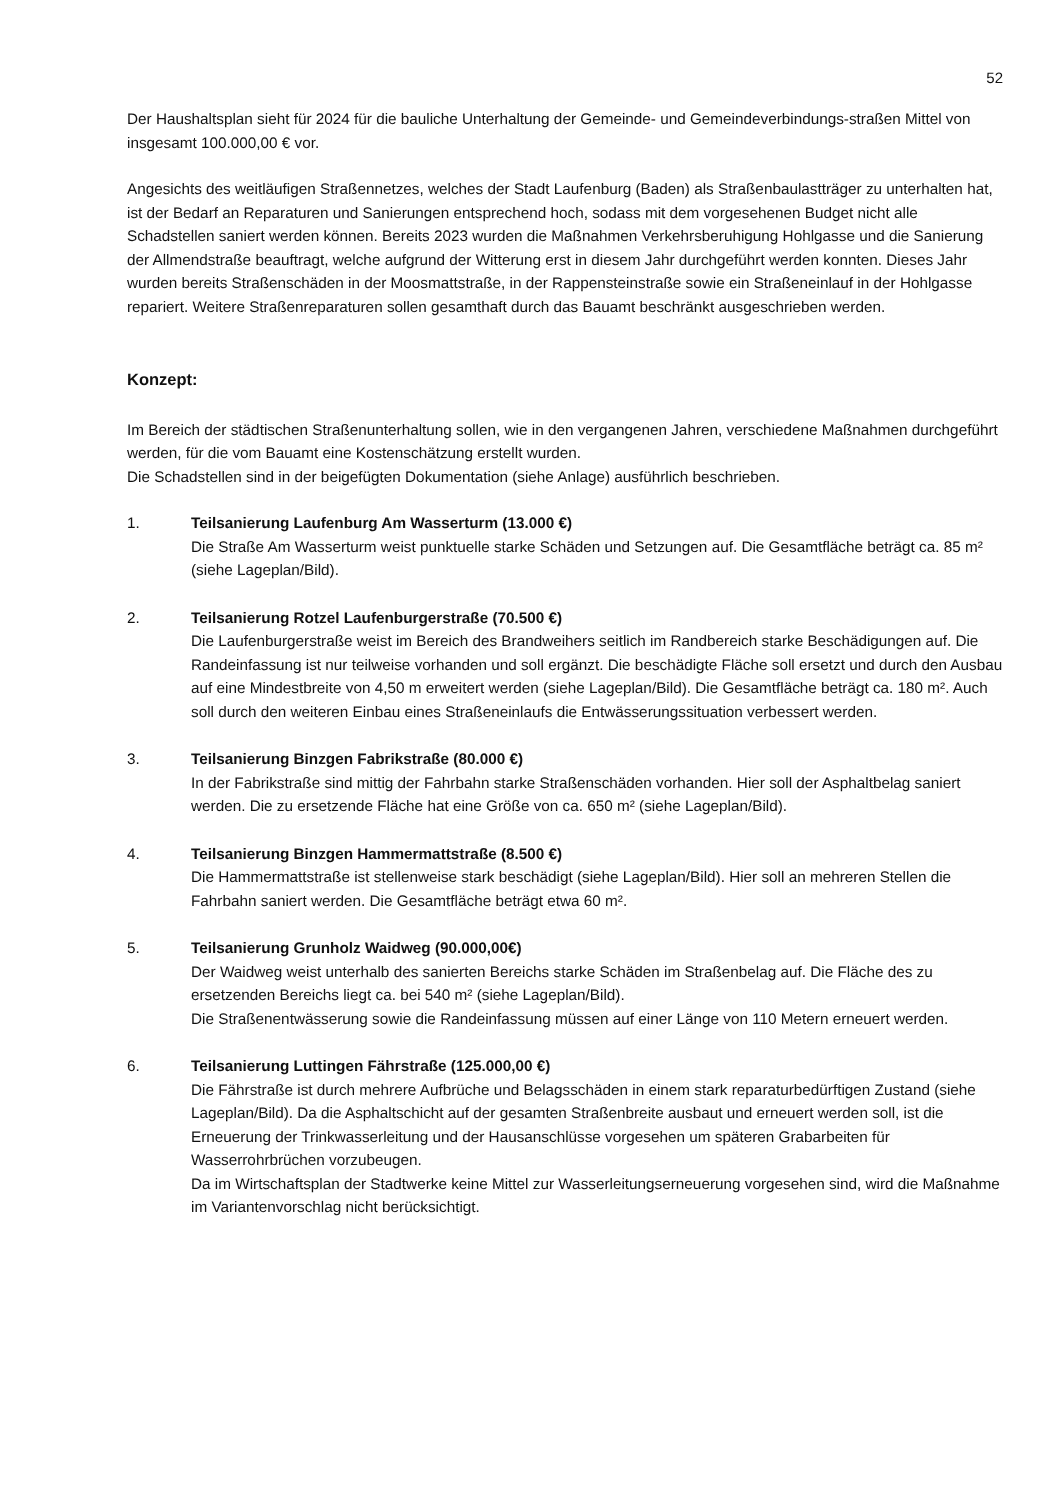52
Der Haushaltsplan sieht für 2024 für die bauliche Unterhaltung der Gemeinde- und Gemeindeverbindungs-straßen Mittel von insgesamt 100.000,00 € vor.
Angesichts des weitläufigen Straßennetzes, welches der Stadt Laufenburg (Baden) als Straßenbaulastträger zu unterhalten hat, ist der Bedarf an Reparaturen und Sanierungen entsprechend hoch, sodass mit dem vorgesehenen Budget nicht alle Schadstellen saniert werden können. Bereits 2023 wurden die Maßnahmen Verkehrsberuhigung Hohlgasse und die Sanierung der Allmendstraße beauftragt, welche aufgrund der Witterung erst in diesem Jahr durchgeführt werden konnten. Dieses Jahr wurden bereits Straßenschäden in der Moosmattstraße, in der Rappensteinstraße sowie ein Straßeneinlauf in der Hohlgasse repariert. Weitere Straßenreparaturen sollen gesamthaft durch das Bauamt beschränkt ausgeschrieben werden.
Konzept:
Im Bereich der städtischen Straßenunterhaltung sollen, wie in den vergangenen Jahren, verschiedene Maßnahmen durchgeführt werden, für die vom Bauamt eine Kostenschätzung erstellt wurden.
Die Schadstellen sind in der beigefügten Dokumentation (siehe Anlage) ausführlich beschrieben.
1. Teilsanierung Laufenburg Am Wasserturm (13.000 €)
Die Straße Am Wasserturm weist punktuelle starke Schäden und Setzungen auf. Die Gesamtfläche beträgt ca. 85 m² (siehe Lageplan/Bild).
2. Teilsanierung Rotzel Laufenburgerstraße (70.500 €)
Die Laufenburgerstraße weist im Bereich des Brandweihers seitlich im Randbereich starke Beschädigungen auf. Die Randeinfassung ist nur teilweise vorhanden und soll ergänzt. Die beschädigte Fläche soll ersetzt und durch den Ausbau auf eine Mindestbreite von 4,50 m erweitert werden (siehe Lageplan/Bild). Die Gesamtfläche beträgt ca. 180 m². Auch soll durch den weiteren Einbau eines Straßeneinlaufs die Entwässerungssituation verbessert werden.
3. Teilsanierung Binzgen Fabrikstraße (80.000 €)
In der Fabrikstraße sind mittig der Fahrbahn starke Straßenschäden vorhanden. Hier soll der Asphaltbelag saniert werden. Die zu ersetzende Fläche hat eine Größe von ca. 650 m² (siehe Lageplan/Bild).
4. Teilsanierung Binzgen Hammermattstraße (8.500 €)
Die Hammermattstraße ist stellenweise stark beschädigt (siehe Lageplan/Bild). Hier soll an mehreren Stellen die Fahrbahn saniert werden. Die Gesamtfläche beträgt etwa 60 m².
5. Teilsanierung Grunholz Waidweg (90.000,00€)
Der Waidweg weist unterhalb des sanierten Bereichs starke Schäden im Straßenbelag auf. Die Fläche des zu ersetzenden Bereichs liegt ca. bei 540 m² (siehe Lageplan/Bild).
Die Straßenentwässerung sowie die Randeinfassung müssen auf einer Länge von 110 Metern erneuert werden.
6. Teilsanierung Luttingen Fährstraße (125.000,00 €)
Die Fährstraße ist durch mehrere Aufbrüche und Belagsschäden in einem stark reparaturbedürftigen Zustand (siehe Lageplan/Bild). Da die Asphaltschicht auf der gesamten Straßenbreite ausbaut und erneuert werden soll, ist die Erneuerung der Trinkwasserleitung und der Hausanschlüsse vorgesehen um späteren Grabarbeiten für Wasserrohrbrüchen vorzubeugen.
Da im Wirtschaftsplan der Stadtwerke keine Mittel zur Wasserleitungserneuerung vorgesehen sind, wird die Maßnahme im Variantenvorschlag nicht berücksichtigt.